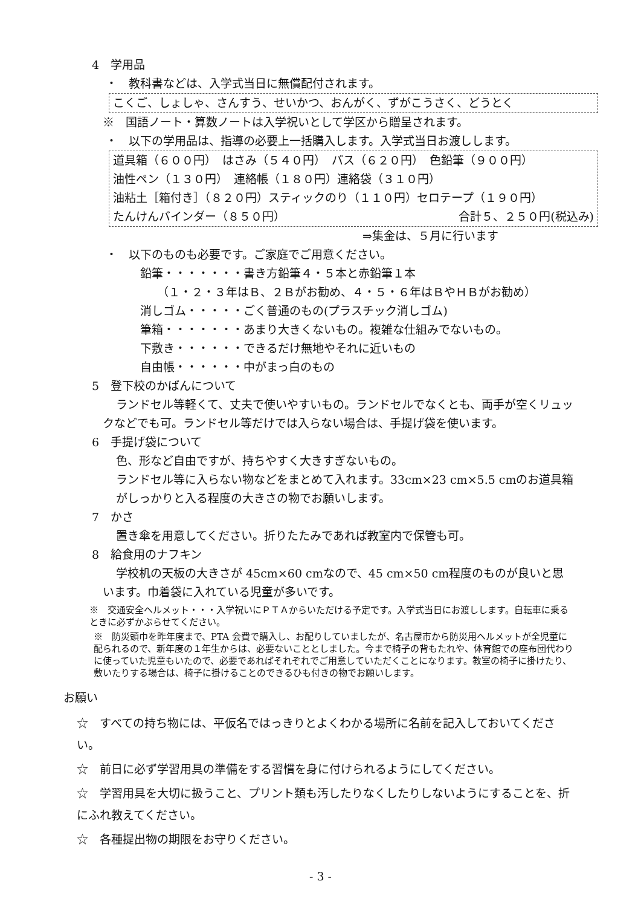4　学用品
・　教科書などは、入学式当日に無償配付されます。
こくご、しょしゃ、さんすう、せいかつ、おんがく、ずがこうさく、どうとく
※　国語ノート・算数ノートは入学祝いとして学区から贈呈されます。
・　以下の学用品は、指導の必要上一括購入します。入学式当日お渡しします。
道具箱（６００円）　はさみ（５４０円）　パス（６２０円）　色鉛筆（９００円）
油性ペン（１３０円）　連絡帳（１８０円）連絡袋（３１０円）
油粘土［箱付き］（８２０円）スティックのり（１１０円）セロテープ（１９０円）
たんけんバインダー（８５０円） 合計５、２５０円(税込み)
⇒集金は、５月に行います
・　以下のものも必要です。ご家庭でご用意ください。
鉛筆・・・・・・・書き方鉛筆４・５本と赤鉛筆１本
（１・２・３年はＢ、２Ｂがお勧め、４・５・６年はＢやＨＢがお勧め）
消しゴム・・・・・ごく普通のもの(プラスチック消しゴム)
筆箱・・・・・・・あまり大きくないもの。複雑な仕組みでないもの。
下敷き・・・・・・できるだけ無地やそれに近いもの
自由帳・・・・・・中がまっ白のもの
5　登下校のかばんについて
ランドセル等軽くて、丈夫で使いやすいもの。ランドセルでなくとも、両手が空くリュックなどでも可。ランドセル等だけでは入らない場合は、手提げ袋を使います。
6　手提げ袋について
色、形など自由ですが、持ちやすく大きすぎないもの。
ランドセル等に入らない物などをまとめて入れます。33cm×23 cm×5.5 cmのお道具箱がしっかりと入る程度の大きさの物でお願いします。
7　かさ
置き傘を用意してください。折りたたみであれば教室内で保管も可。
8　給食用のナフキン
学校机の天板の大きさが 45cm×60 cmなので、45 cm×50 cm程度のものが良いと思います。巾着袋に入れている児童が多いです。
※　交通安全ヘルメット・・・入学祝いにＰＴＡからいただける予定です。入学式当日にお渡しします。自転車に乗るときに必ずかぶらせてください。
※　防災頭巾を昨年度まで、PTA 会費で購入し、お配りしていましたが、名古屋市から防災用ヘルメットが全児童に配られるので、新年度の１年生からは、必要ないこととしました。今まで椅子の背もたれや、体育館での座布団代わりに使っていた児童もいたので、必要であればそれぞれでご用意していただくことになります。教室の椅子に掛けたり、敷いたりする場合は、椅子に掛けることのできるひも付きの物でお願いします。
お願い
☆　すべての持ち物には、平仮名ではっきりとよくわかる場所に名前を記入しておいてください。
☆　前日に必ず学習用具の準備をする習慣を身に付けられるようにしてください。
☆　学習用具を大切に扱うこと、プリント類も汚したりなくしたりしないようにすることを、折にふれ教えてください。
☆　各種提出物の期限をお守りください。
- 3 -